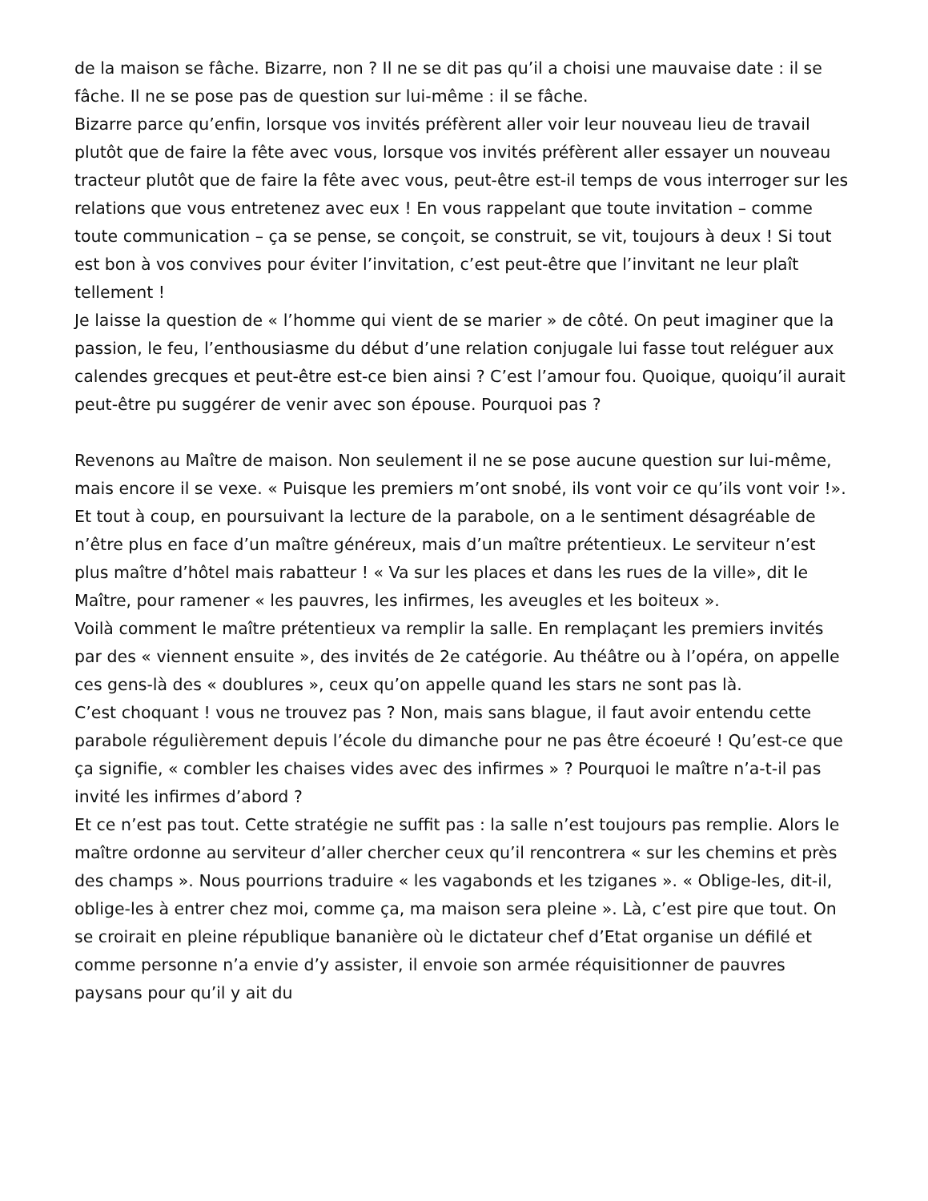de la maison se fâche. Bizarre, non ? Il ne se dit pas qu’il a choisi une mauvaise date : il se fâche. Il ne se pose pas de question sur lui-même : il se fâche.
Bizarre parce qu’enfin, lorsque vos invités préfèrent aller voir leur nouveau lieu de travail plutôt que de faire la fête avec vous, lorsque vos invités préfèrent aller essayer un nouveau tracteur plutôt que de faire la fête avec vous, peut-être est-il temps de vous interroger sur les relations que vous entretenez avec eux ! En vous rappelant que toute invitation – comme toute communication – ça se pense, se conçoit, se construit, se vit, toujours à deux ! Si tout est bon à vos convives pour éviter l’invitation, c’est peut-être que l’invitant ne leur plaît tellement !
Je laisse la question de « l’homme qui vient de se marier » de côté. On peut imaginer que la passion, le feu, l’enthousiasme du début d’une relation conjugale lui fasse tout reléguer aux calendes grecques et peut-être est-ce bien ainsi ? C’est l’amour fou. Quoique, quoiqu’il aurait peut-être pu suggérer de venir avec son épouse. Pourquoi pas ?
Revenons au Maître de maison. Non seulement il ne se pose aucune question sur lui-même, mais encore il se vexe. « Puisque les premiers m’ont snobé, ils vont voir ce qu’ils vont voir !». Et tout à coup, en poursuivant la lecture de la parabole, on a le sentiment désagréable de n’être plus en face d’un maître généreux, mais d’un maître prétentieux. Le serviteur n’est plus maître d’hôtel mais rabatteur ! « Va sur les places et dans les rues de la ville», dit le Maître, pour ramener « les pauvres, les infirmes, les aveugles et les boiteux ».
Voilà comment le maître prétentieux va remplir la salle. En remplaçant les premiers invités par des « viennent ensuite », des invités de 2e catégorie. Au théâtre ou à l’opéra, on appelle ces gens-là des « doublures », ceux qu’on appelle quand les stars ne sont pas là.
C’est choquant ! vous ne trouvez pas ? Non, mais sans blague, il faut avoir entendu cette parabole régulièrement depuis l’école du dimanche pour ne pas être écoeuré ! Qu’est-ce que ça signifie, « combler les chaises vides avec des infirmes » ? Pourquoi le maître n’a-t-il pas invité les infirmes d’abord ?
Et ce n’est pas tout. Cette stratégie ne suffit pas : la salle n’est toujours pas remplie. Alors le maître ordonne au serviteur d’aller chercher ceux qu’il rencontrera « sur les chemins et près des champs ». Nous pourrions traduire « les vagabonds et les tziganes ». « Oblige-les, dit-il, oblige-les à entrer chez moi, comme ça, ma maison sera pleine ». Là, c’est pire que tout. On se croirait en pleine république bananière où le dictateur chef d’Etat organise un défilé et comme personne n’a envie d’y assister, il envoie son armée réquisitionner de pauvres paysans pour qu’il y ait du